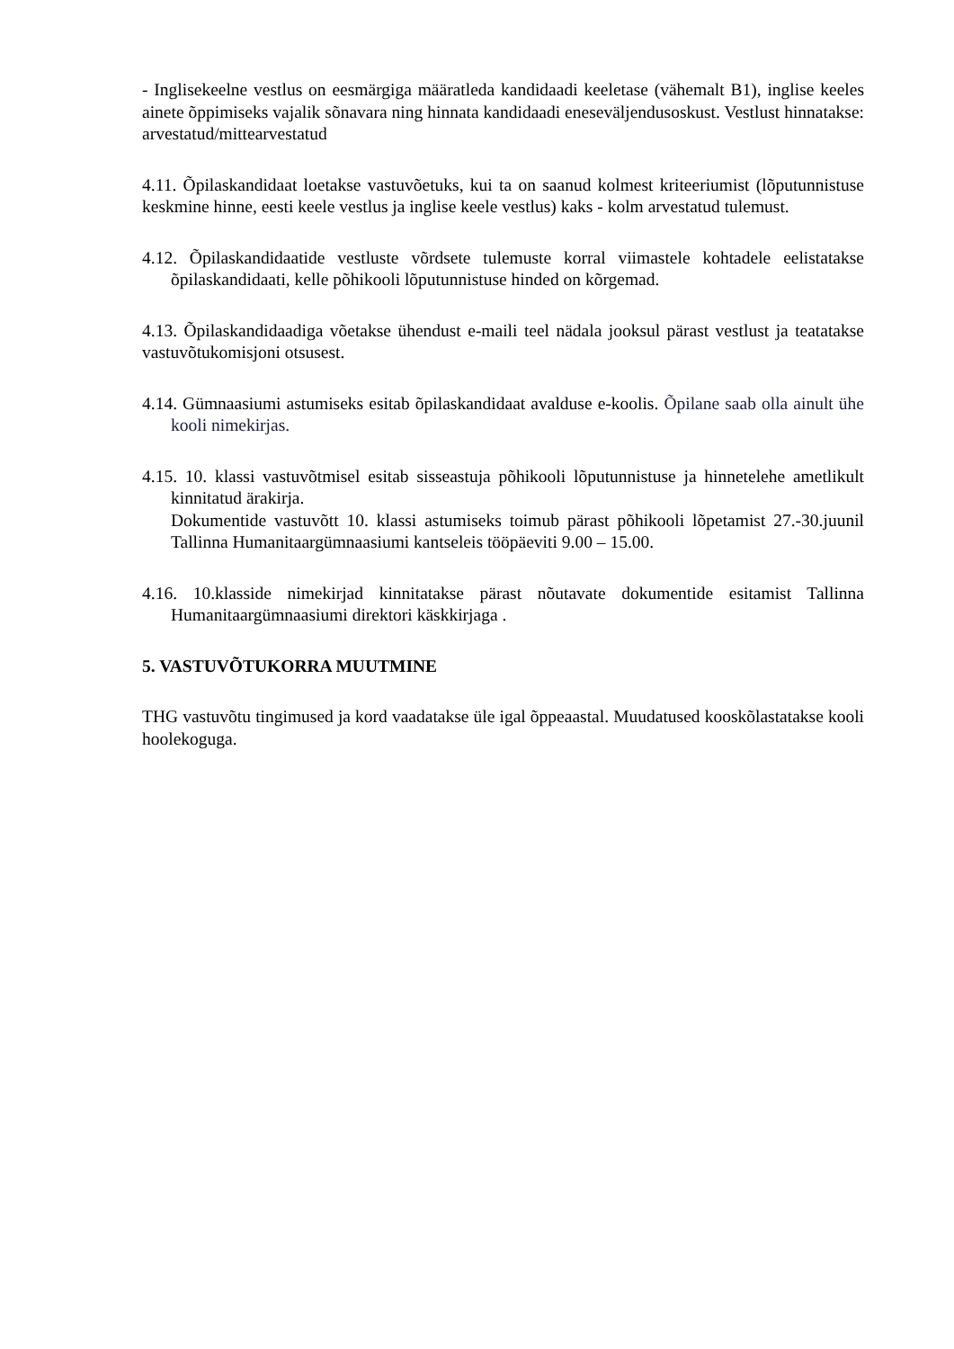- Inglisekeelne vestlus on eesmärgiga määratleda kandidaadi keeletase (vähemalt B1), inglise keeles ainete õppimiseks vajalik sõnavara ning hinnata kandidaadi eneseväljendusoskust. Vestlust hinnatakse: arvestatud/mittearvestatud
4.11. Õpilaskandidaat loetakse vastuvõetuks, kui ta on saanud kolmest kriteeriumist (lõputunnistuse keskmine hinne, eesti keele vestlus ja inglise keele vestlus) kaks - kolm arvestatud tulemust.
4.12. Õpilaskandidaatide vestluste võrdsete tulemuste korral viimastele kohtadele eelistatakse õpilaskandidaati, kelle põhikooli lõputunnistuse hinded on kõrgemad.
4.13. Õpilaskandidaadiga võetakse ühendust e-maili teel nädala jooksul pärast vestlust ja teatatakse vastuvõtukomisjoni otsusest.
4.14. Gümnaasiumi astumiseks esitab õpilaskandidaat avalduse e-koolis. Õpilane saab olla ainult ühe kooli nimekirjas.
4.15. 10. klassi vastuvõtmisel esitab sisseastuja põhikooli lõputunnistuse ja hinnetelehe ametlikult kinnitatud ärakirja.
Dokumentide vastuvõtt 10. klassi astumiseks toimub pärast põhikooli lõpetamist 27.-30.juunil Tallinna Humanitaargümnaasiumi kantseleis tööpäeviti 9.00 – 15.00.
4.16. 10.klasside nimekirjad kinnitatakse pärast nõutavate dokumentide esitamist Tallinna Humanitaargümnaasiumi direktori käskkirjaga .
5. VASTUVÕTUKORRA MUUTMINE
THG vastuvõtu tingimused ja kord vaadatakse üle igal õppeaastal. Muudatused kooskõlastatakse kooli hoolekoguga.